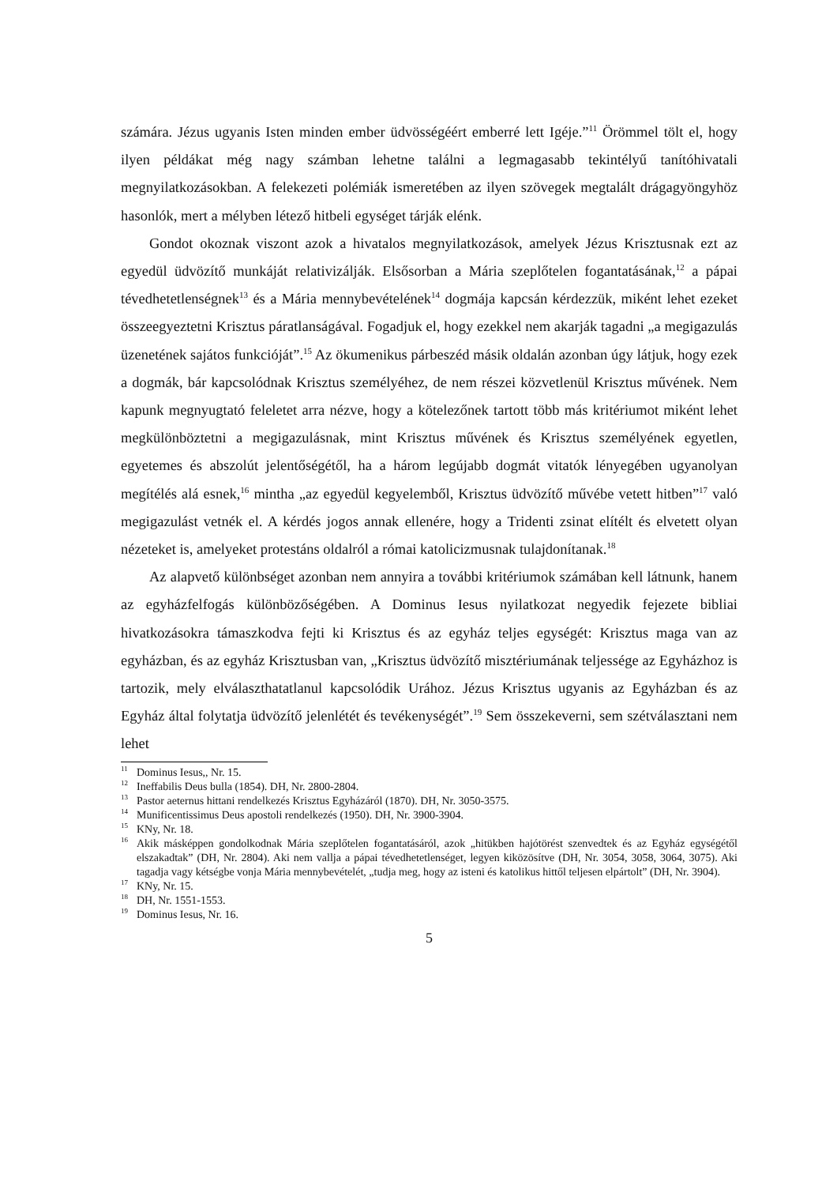számára. Jézus ugyanis Isten minden ember üdvösségéért emberré lett Igéje.”<sup>11</sup> Örömmel tölt el, hogy ilyen példákat még nagy számban lehetne találni a legmagasabb tekintélyű tanítóhivatali megnyilatkozásokban. A felekezeti polémiák ismeretében az ilyen szövegek megtalált drágagyöngyhöz hasonlók, mert a mélyben létező hitbeli egységet tárják elénk.
Gondot okoznak viszont azok a hivatalos megnyilatkozások, amelyek Jézus Krisztusnak ezt az egyedül üdvözítő munkáját relativizálják. Elsősorban a Mária szeplőtelen fogantatásának,<sup>12</sup> a pápai tévedhetetlenségnek<sup>13</sup> és a Mária mennybevételének<sup>14</sup> dogmája kapcsán kérdezzük, miként lehet ezeket összeegyeztetni Krisztus páratlanságával. Fogadjuk el, hogy ezekkel nem akarják tagadni „a megigazulás üzenetének sajátos funkcióját”.<sup>15</sup> Az ökumenikus párbeszéd másik oldalán azonban úgy látjuk, hogy ezek a dogmák, bár kapcsolódnak Krisztus személyéhez, de nem részei közvetlenül Krisztus művének. Nem kapunk megnyugtató feleletet arra nézve, hogy a kötelezőnek tartott több más kritériumot miként lehet megkülönböztetni a megigazulásnak, mint Krisztus művének és Krisztus személyének egyetlen, egyetemes és abszolút jelentőségétől, ha a három legújabb dogmát vitatók lényegében ugyanolyan megítélés alá esnek,<sup>16</sup> mintha „az egyedül kegyelemből, Krisztus üdvözítő művébe vetett hitben”<sup>17</sup> való megigazulást vetnék el. A kérdés jogos annak ellenére, hogy a Tridenti zsinat elítélt és elvetett olyan nézeteket is, amelyeket protestáns oldalról a római katolicizmusnak tulajdonítanak.<sup>18</sup>
Az alapvető különbséget azonban nem annyira a további kritériumok számában kell látnunk, hanem az egyházfelfogás különbözőségében. A Dominus Iesus nyilatkozat negyedik fejezete bibliai hivatkozásokra támaszkodva fejti ki Krisztus és az egyház teljes egységét: Krisztus maga van az egyházban, és az egyház Krisztusban van, „Krisztus üdvözítő misztériumának teljessége az Egyházhoz is tartozik, mely elválaszthatatlanul kapcsolódik Urához. Jézus Krisztus ugyanis az Egyházban és az Egyház által folytatja üdvözítő jelenlétét és tevékenységét”.<sup>19</sup> Sem összekeverni, sem szétválasztani nem lehet
<sup>11</sup> Dominus Iesus,, Nr. 15.
<sup>12</sup> Ineffabilis Deus bulla (1854). DH, Nr. 2800-2804.
<sup>13</sup> Pastor aeternus hittani rendelkezés Krisztus Egyházáról (1870). DH, Nr. 3050-3575.
<sup>14</sup> Munificentissimus Deus apostoli rendelkezés (1950). DH, Nr. 3900-3904.
<sup>15</sup> KNy, Nr. 18.
<sup>16</sup> Akik másképpen gondolkodnak Mária szeplőtelen fogantatásáról, azok „hitükben hajótörést szenvedtek és az Egyház egységétől elszakadtak” (DH, Nr. 2804). Aki nem vallja a pápai tévedhetetlenséget, legyen kiközösítve (DH, Nr. 3054, 3058, 3064, 3075). Aki tagadja vagy kétségbe vonja Mária mennybevételét, „tudja meg, hogy az isteni és katolikus hittől teljesen elpártolt” (DH, Nr. 3904).
<sup>17</sup> KNy, Nr. 15.
<sup>18</sup> DH, Nr. 1551-1553.
<sup>19</sup> Dominus Iesus, Nr. 16.
5